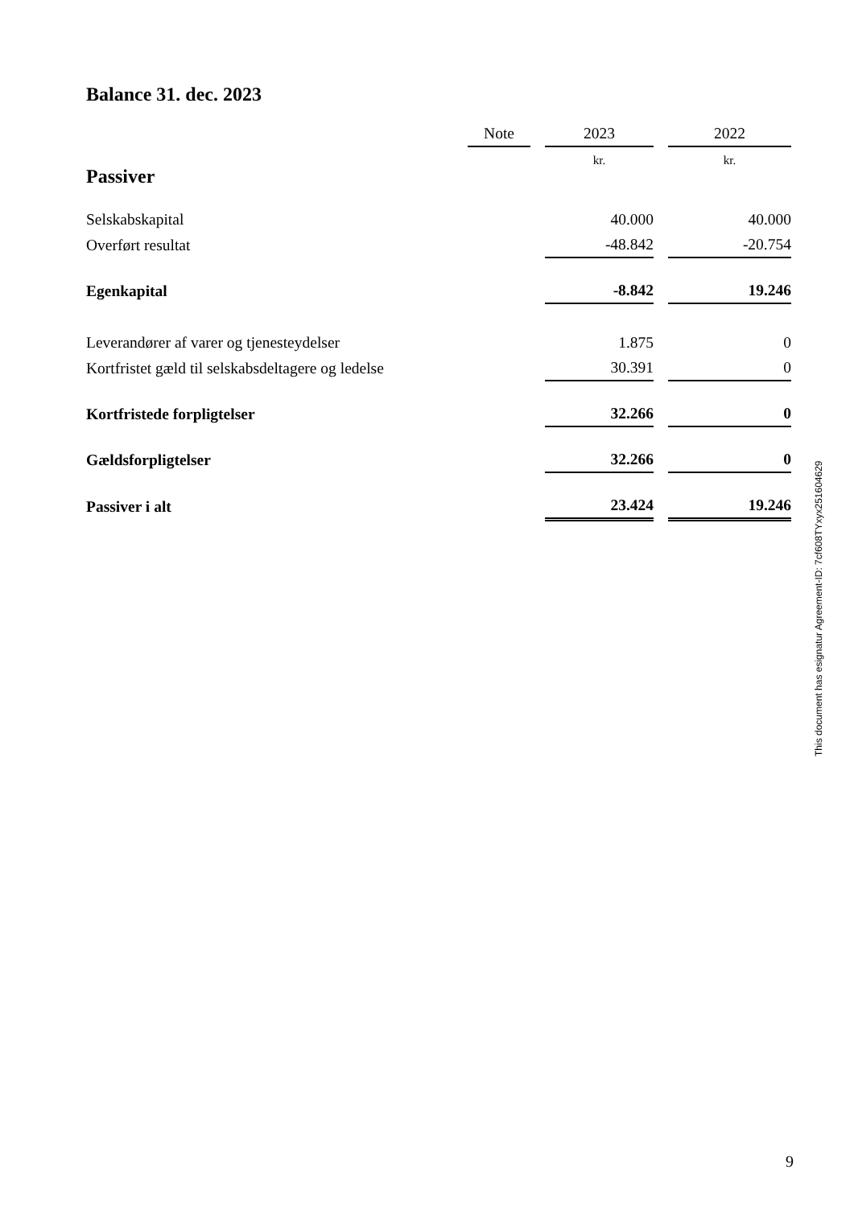Balance 31. dec. 2023
| | Note | | 2023 | | 2022 |
| Passiver | | | kr. | | kr. |
| Selskabskapital | | | 40.000 | | 40.000 |
| Overført resultat | | | -48.842 | | -20.754 |
| Egenkapital | | | -8.842 | | 19.246 |
| Leverandører af varer og tjenesteydelser | | | 1.875 | | 0 |
| Kortfristet gæld til selskabsdeltagere og ledelse | | | 30.391 | | 0 |
| Kortfristede forpligtelser | | | 32.266 | | 0 |
| Gældsforpligtelser | | | 32.266 | | 0 |
| Passiver i alt | | | 23.424 | | 19.246 |
This document has esignatur Agreement-ID: 7cf608TYxyx251604629
9